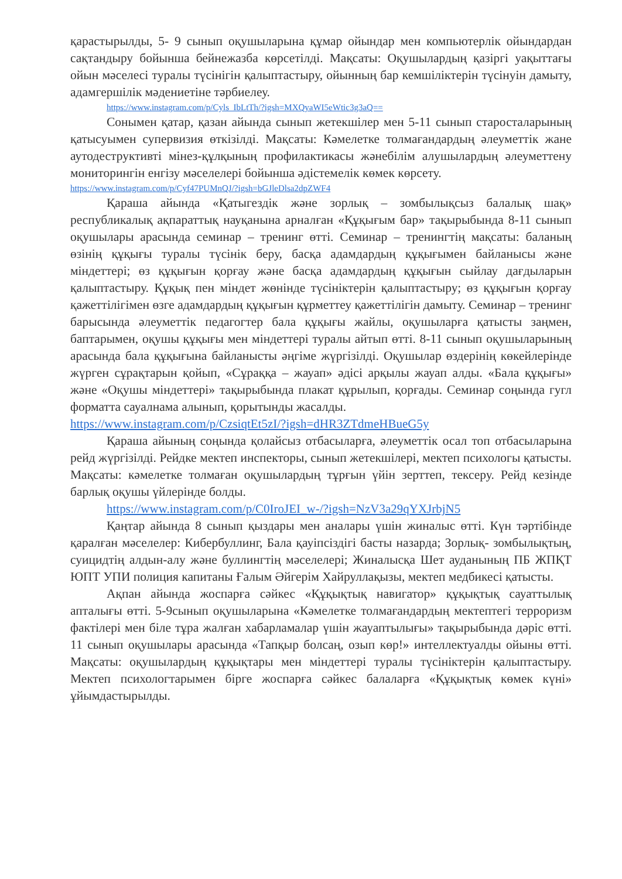қарастырылды, 5- 9 сынып оқушыларына құмар ойындар мен компьютерлік ойындардан сақтандыру бойынша бейнежазба көрсетілді. Мақсаты: Оқушылардың қазіргі уақыттағы ойын мәселесі туралы түсінігін қалыптастыру, ойынның бар кемшіліктерін түсінуін дамыту, адамгершілік мәдениетіне тәрбиелеу.
https://www.instagram.com/p/Cyls_IbLtTh/?igsh=MXQyaWI5eWtic3g3aQ==
Сонымен қатар, қазан айында сынып жетекшілер мен 5-11 сынып старосталарының қатысуымен супервизия өткізілді. Мақсаты: Кәмелетке толмағандардың әлеуметтік жане аутодеструктивті мінез-құлқының профилактикасы жәнебілім алушылардың әлеуметтену мониторингін енгізу мәселелері бойынша әдістемелік көмек көрсету.
https://www.instagram.com/p/Cyf47PUMnQJ/?igsh=bGJleDlsa2dpZWF4
Қараша айында «Қатыгездік және зорлық – зомбылықсыз балалық шақ» республикалық ақпараттық науқанына арналған «Құқығым бар» тақырыбында 8-11 сынып оқушылары арасында семинар – тренинг өтті. Семинар – тренингтің мақсаты: баланың өзінің құқығы туралы түсінік беру, басқа адамдардың құқығымен байланысы және міндеттері; өз құқығын қорғау және басқа адамдардың құқығын сыйлау дағдыларын қалыптастыру. Құқық пен міндет жөнінде түсініктерін қалыптастыру; өз құқығын қорғау қажеттілігімен өзге адамдардың құқығын құрметтеу қажеттілігін дамыту. Семинар – тренинг барысында әлеуметтік педагогтер бала құқығы жайлы, оқушыларға қатысты заңмен, баптарымен, оқушы құқығы мен міндеттері туралы айтып өтті. 8-11 сынып оқушыларының арасында бала құқығына байланысты әңгіме жүргізілді. Оқушылар өздерінің көкейлерінде жүрген сұрақтарын қойып, «Сұраққа – жауап» әдісі арқылы жауап алды. «Бала құқығы» және «Оқушы міндеттері» тақырыбында плакат құрылып, қорғады. Семинар соңында гугл форматта сауалнама алынып, қорытынды жасалды.
https://www.instagram.com/p/CzsiqtEt5zI/?igsh=dHR3ZTdmeHBueG5y
Қараша айының соңында қолайсыз отбасыларға, әлеуметтік осал топ отбасыларына рейд жүргізілді. Рейдке мектеп инспекторы, сынып жетекшілері, мектеп психологы қатысты. Мақсаты: кәмелетке толмаған оқушылардың тұрғын үйін зерттеп, тексеру. Рейд кезінде барлық оқушы үйлерінде болды.
https://www.instagram.com/p/C0IroJEI_w-/?igsh=NzV3a29qYXJrbjN5
Қаңтар айында 8 сынып қыздары мен аналары үшін жиналыс өтті. Күн тәртібінде қаралған мәселелер: Кибербуллинг, Бала қауіпсіздігі басты назарда; Зорлық- зомбылықтың, суицидтің алдын-алу және буллингтің мәселелері; Жиналысқа Шет ауданының ПБ ЖПҚТ ЮПТ УПИ полиция капитаны Ғалым Әйгерім Хайруллақызы, мектеп медбикесі қатысты.
Ақпан айында жоспарға сәйкес «Құқықтық навигатор» құқықтық сауаттылық апталығы өтті. 5-9сынып оқушыларына «Кәмелетке толмағандардың мектептегі терроризм фактілері мен біле тұра жалған хабарламалар үшін жауаптылығы» тақырыбында дәріс өтті. 11 сынып оқушылары арасында «Тапқыр болсаң, озып көр!» интеллектуалды ойыны өтті. Мақсаты: оқушылардың құқықтары мен міндеттері туралы түсініктерін қалыптастыру. Мектеп психологтарымен бірге жоспарға сәйкес балаларға «Құқықтық көмек күні» ұйымдастырылды.